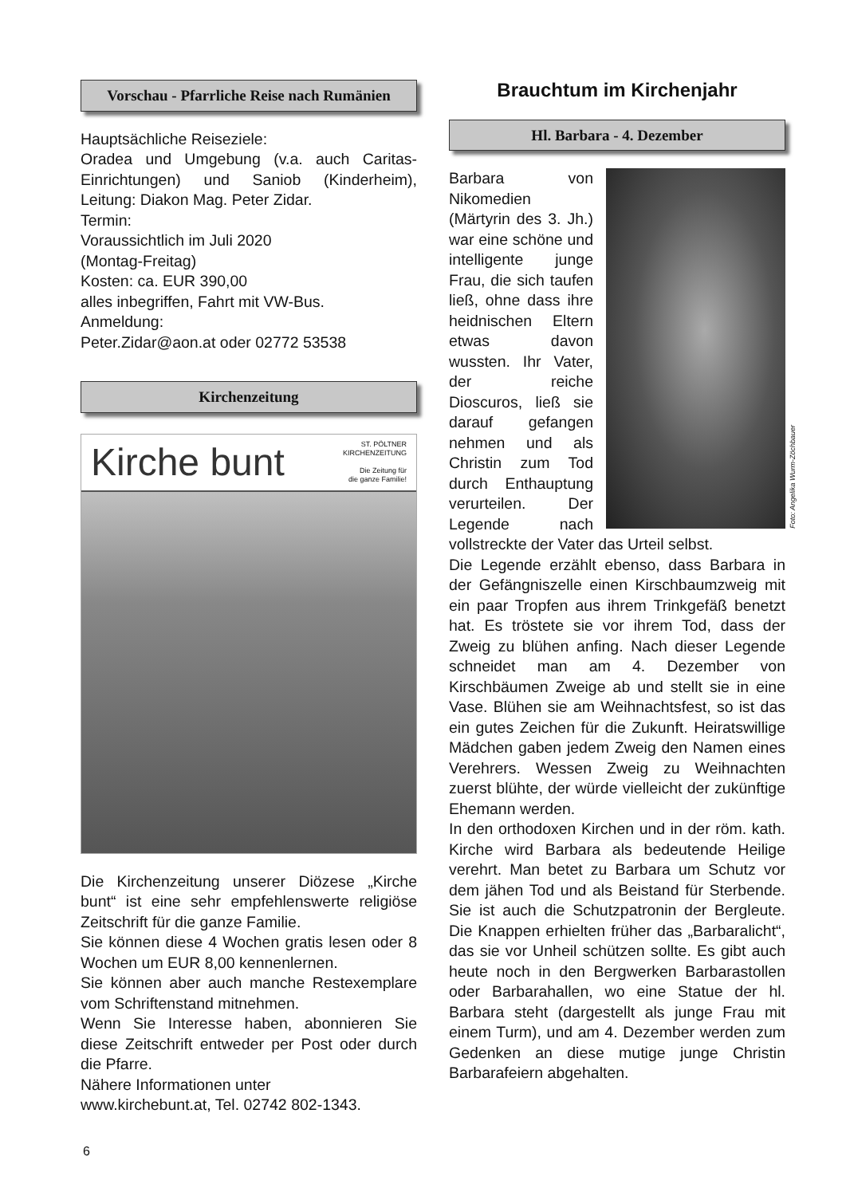Vorschau - Pfarrliche Reise nach Rumänien
Hauptsächliche Reiseziele:
Oradea und Umgebung (v.a. auch Caritas-Einrichtungen) und Saniob (Kinderheim), Leitung: Diakon Mag. Peter Zidar.
Termin:
Voraussichtlich im Juli 2020
(Montag-Freitag)
Kosten: ca. EUR 390,00
alles inbegriffen, Fahrt mit VW-Bus.
Anmeldung:
Peter.Zidar@aon.at oder 02772 53538
Kirchenzeitung
Kirche bunt ST. PÖLTNER
KIRCHENZEITUNG
Die Zeitung für
die ganze Familie!
Die Kirchenzeitung unserer Diözese „Kirche bunt“ ist eine sehr empfehlenswerte religiöse Zeitschrift für die ganze Familie.
Sie können diese 4 Wochen gratis lesen oder 8 Wochen um EUR 8,00 kennenlernen.
Sie können aber auch manche Restexemplare vom Schriftenstand mitnehmen.
Wenn Sie Interesse haben, abonnieren Sie diese Zeitschrift entweder per Post oder durch die Pfarre.
Nähere Informationen unter
www.kirchebunt.at, Tel. 02742 802-1343.
Brauchtum im Kirchenjahr
Hl. Barbara - 4. Dezember
Foto: Angelika Wurm-Zöchbauer
Barbara von Nikomedien (Märtyrin des 3. Jh.) war eine schöne und intelligente junge Frau, die sich taufen ließ, ohne dass ihre heidnischen Eltern etwas davon wussten. Ihr Vater, der reiche Dioscuros, ließ sie darauf gefangen nehmen und als Christin zum Tod durch Enthauptung verurteilen. Der Legende nach vollstreckte der Vater das Urteil selbst.
Die Legende erzählt ebenso, dass Barbara in der Gefängniszelle einen Kirschbaumzweig mit ein paar Tropfen aus ihrem Trinkgefäß benetzt hat. Es tröstete sie vor ihrem Tod, dass der Zweig zu blühen anfing. Nach dieser Legende schneidet man am 4. Dezember von Kirschbäumen Zweige ab und stellt sie in eine Vase. Blühen sie am Weihnachtsfest, so ist das ein gutes Zeichen für die Zukunft. Heiratswillige Mädchen gaben jedem Zweig den Namen eines Verehrers. Wessen Zweig zu Weihnachten zuerst blühte, der würde vielleicht der zukünftige Ehemann werden.
In den orthodoxen Kirchen und in der röm. kath. Kirche wird Barbara als bedeutende Heilige verehrt. Man betet zu Barbara um Schutz vor dem jähen Tod und als Beistand für Sterbende. Sie ist auch die Schutzpatronin der Bergleute. Die Knappen erhielten früher das „Barbaralicht“, das sie vor Unheil schützen sollte. Es gibt auch heute noch in den Bergwerken Barbarastollen oder Barbarahallen, wo eine Statue der hl. Barbara steht (dargestellt als junge Frau mit einem Turm), und am 4. Dezember werden zum Gedenken an diese mutige junge Christin Barbarafeiern abgehalten.
6